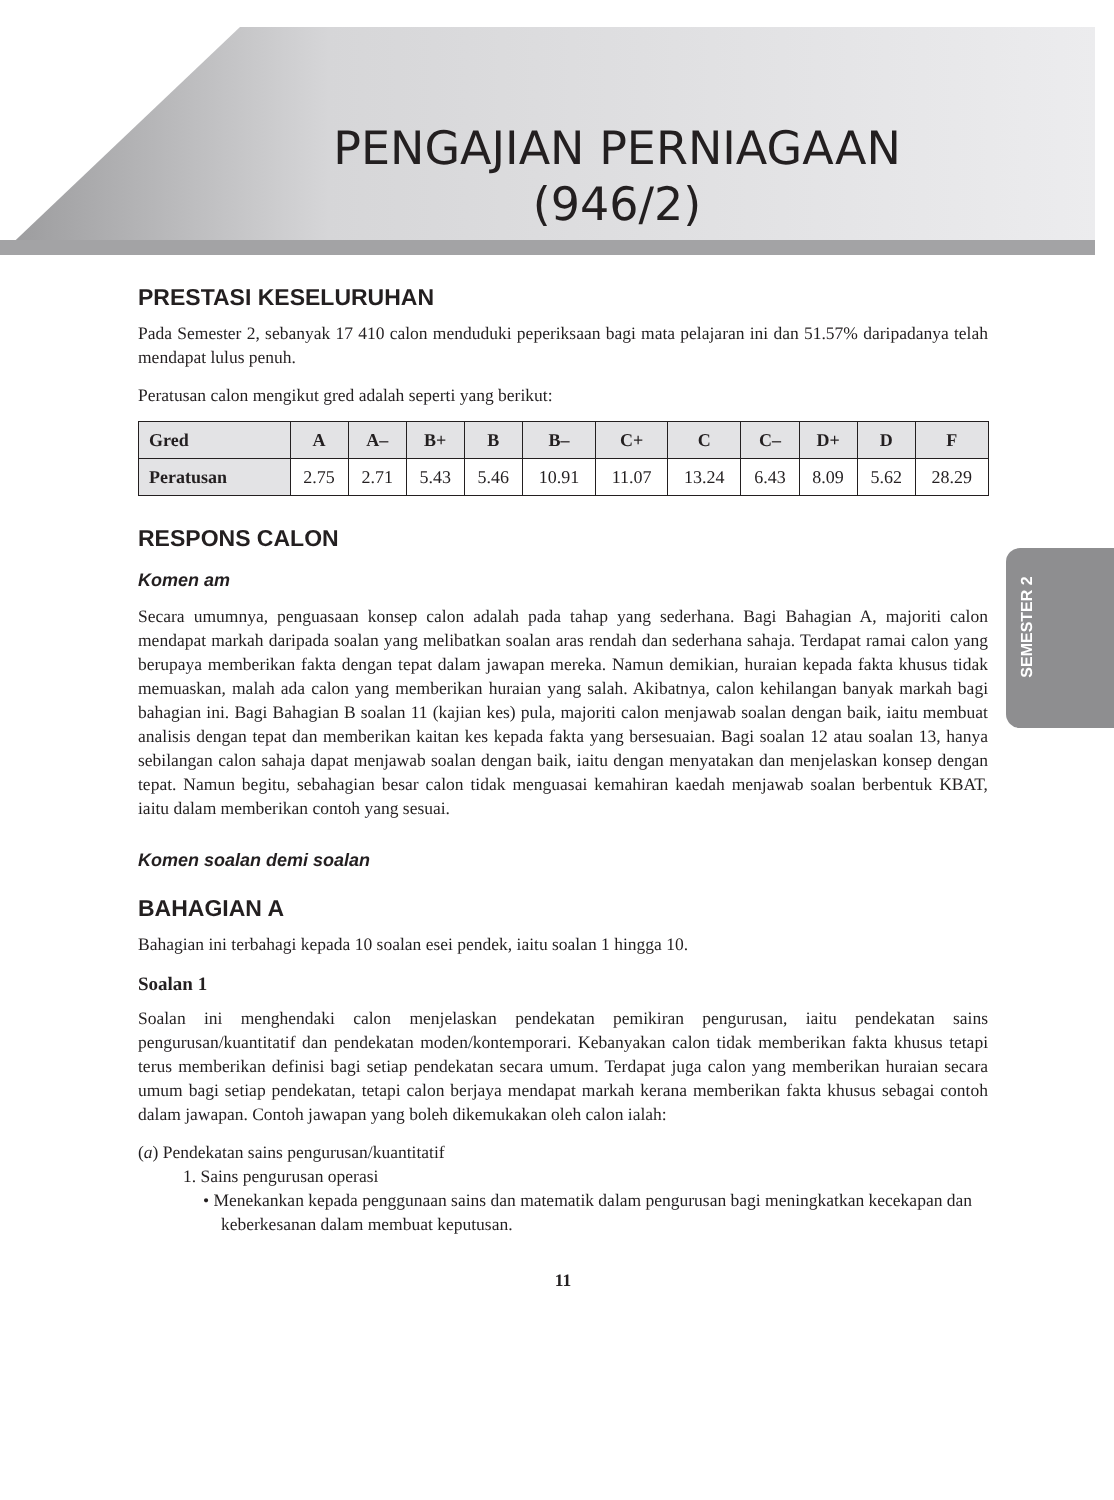PENGAJIAN PERNIAGAAN
(946/2)
SEMESTER 2
PRESTASI KESELURUHAN
Pada Semester 2, sebanyak 17 410 calon menduduki peperiksaan bagi mata pelajaran ini dan 51.57% daripadanya telah mendapat lulus penuh.
Peratusan calon mengikut gred adalah seperti yang berikut:
| Gred | A | A– | B+ | B | B– | C+ | C | C– | D+ | D | F |
| --- | --- | --- | --- | --- | --- | --- | --- | --- | --- | --- | --- |
| Peratusan | 2.75 | 2.71 | 5.43 | 5.46 | 10.91 | 11.07 | 13.24 | 6.43 | 8.09 | 5.62 | 28.29 |
RESPONS CALON
Komen am
Secara umumnya, penguasaan konsep calon adalah pada tahap yang sederhana. Bagi Bahagian A, majoriti calon mendapat markah daripada soalan yang melibatkan soalan aras rendah dan sederhana sahaja. Terdapat ramai calon yang berupaya memberikan fakta dengan tepat dalam jawapan mereka. Namun demikian, huraian kepada fakta khusus tidak memuaskan, malah ada calon yang memberikan huraian yang salah. Akibatnya, calon kehilangan banyak markah bagi bahagian ini. Bagi Bahagian B soalan 11 (kajian kes) pula, majoriti calon menjawab soalan dengan baik, iaitu membuat analisis dengan tepat dan memberikan kaitan kes kepada fakta yang bersesuaian. Bagi soalan 12 atau soalan 13, hanya sebilangan calon sahaja dapat menjawab soalan dengan baik, iaitu dengan menyatakan dan menjelaskan konsep dengan tepat. Namun begitu, sebahagian besar calon tidak menguasai kemahiran kaedah menjawab soalan berbentuk KBAT, iaitu dalam memberikan contoh yang sesuai.
Komen soalan demi soalan
BAHAGIAN A
Bahagian ini terbahagi kepada 10 soalan esei pendek, iaitu soalan 1 hingga 10.
Soalan 1
Soalan ini menghendaki calon menjelaskan pendekatan pemikiran pengurusan, iaitu pendekatan sains pengurusan/kuantitatif dan pendekatan moden/kontemporari. Kebanyakan calon tidak memberikan fakta khusus tetapi terus memberikan definisi bagi setiap pendekatan secara umum. Terdapat juga calon yang memberikan huraian secara umum bagi setiap pendekatan, tetapi calon berjaya mendapat markah kerana memberikan fakta khusus sebagai contoh dalam jawapan. Contoh jawapan yang boleh dikemukakan oleh calon ialah:
(a) Pendekatan sains pengurusan/kuantitatif
1. Sains pengurusan operasi
• Menekankan kepada penggunaan sains dan matematik dalam pengurusan bagi meningkatkan kecekapan dan keberkesanan dalam membuat keputusan.
11